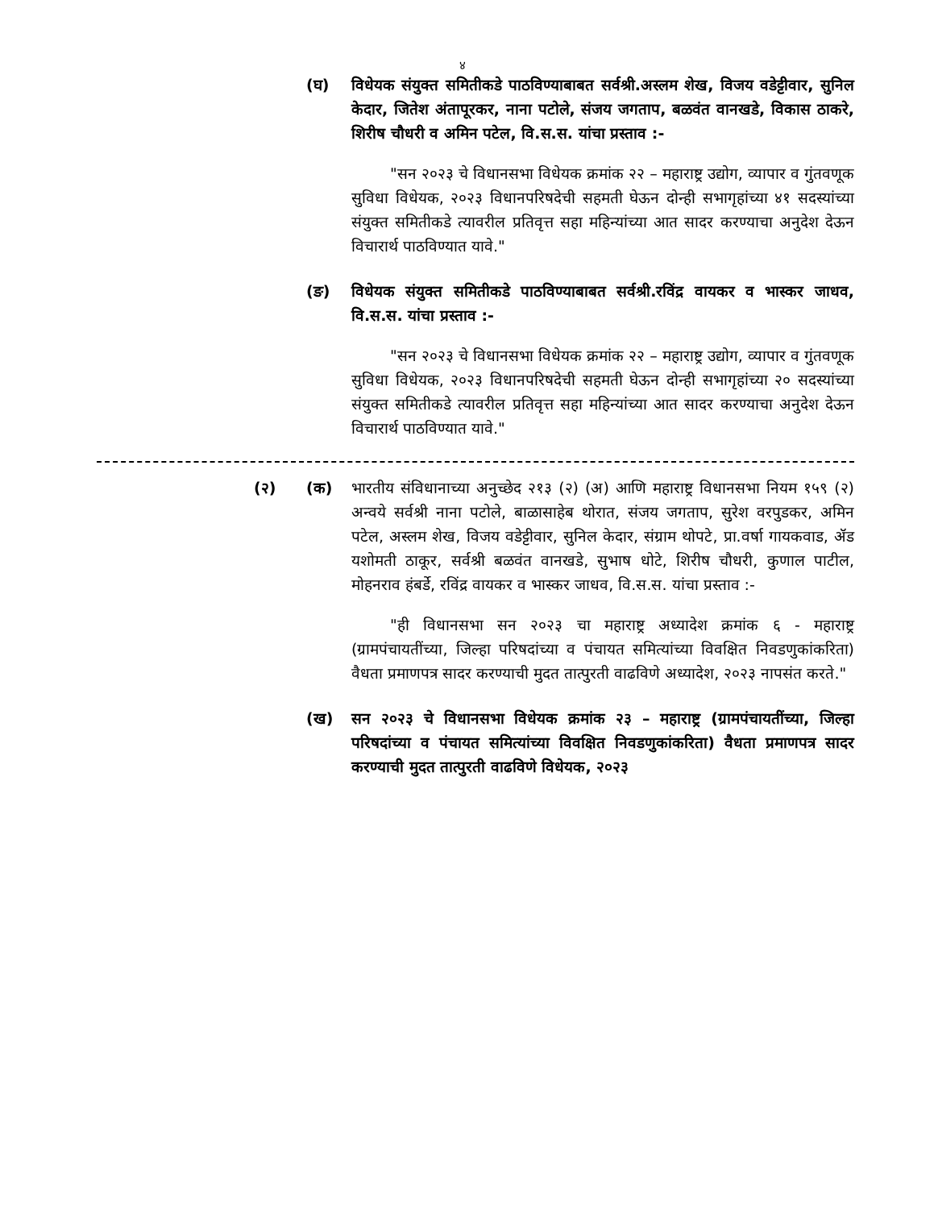४
(घ) विधेयक संयुक्त समितीकडे पाठविण्याबाबत सर्वश्री.अस्लम शेख, विजय वडेट्टीवार, सुनिल केदार, जितेश अंतापूरकर, नाना पटोले, संजय जगताप, बळवंत वानखडे, विकास ठाकरे, शिरीष चौधरी व अमिन पटेल, वि.स.स. यांचा प्रस्ताव :-
"सन २०२३ चे विधानसभा विधेयक क्रमांक २२ – महाराष्ट्र उद्योग, व्यापार व गुंतवणूक सुविधा विधेयक, २०२३ विधानपरिषदेची सहमती घेऊन दोन्ही सभागृहांच्या ४१ सदस्यांच्या संयुक्त समितीकडे त्यावरील प्रतिवृत्त सहा महिन्यांच्या आत सादर करण्याचा अनुदेश देऊन विचारार्थ पाठविण्यात यावे."
(ङ) विधेयक संयुक्त समितीकडे पाठविण्याबाबत सर्वश्री.रविंद्र वायकर व भास्कर जाधव, वि.स.स. यांचा प्रस्ताव :-
"सन २०२३ चे विधानसभा विधेयक क्रमांक २२ – महाराष्ट्र उद्योग, व्यापार व गुंतवणूक सुविधा विधेयक, २०२३ विधानपरिषदेची सहमती घेऊन दोन्ही सभागृहांच्या २० सदस्यांच्या संयुक्त समितीकडे त्यावरील प्रतिवृत्त सहा महिन्यांच्या आत सादर करण्याचा अनुदेश देऊन विचारार्थ पाठविण्यात यावे."
(२) (क) भारतीय संविधानाच्या अनुच्छेद २१३ (२) (अ) आणि महाराष्ट्र विधानसभा नियम १५९ (२) अन्वये सर्वश्री नाना पटोले, बाळासाहेब थोरात, संजय जगताप, सुरेश वरपुडकर, अमिन पटेल, अस्लम शेख, विजय वडेट्टीवार, सुनिल केदार, संग्राम थोपटे, प्रा.वर्षा गायकवाड, ॲड यशोमती ठाकूर, सर्वश्री बळवंत वानखडे, सुभाष धोटे, शिरीष चौधरी, कुणाल पाटील, मोहनराव हंबर्डे, रविंद्र वायकर व भास्कर जाधव, वि.स.स. यांचा प्रस्ताव :-
"ही विधानसभा सन २०२३ चा महाराष्ट्र अध्यादेश क्रमांक ६ - महाराष्ट्र (ग्रामपंचायतींच्या, जिल्हा परिषदांच्या व पंचायत समित्यांच्या विवक्षित निवडणुकांकरिता) वैधता प्रमाणपत्र सादर करण्याची मुदत तात्पुरती वाढविणे अध्यादेश, २०२३ नापसंत करते."
(ख) सन २०२३ चे विधानसभा विधेयक क्रमांक २३ – महाराष्ट्र (ग्रामपंचायतींच्या, जिल्हा परिषदांच्या व पंचायत समित्यांच्या विवक्षित निवडणुकांकरिता) वैधता प्रमाणपत्र सादर करण्याची मुदत तात्पुरती वाढविणे विधेयक, २०२३